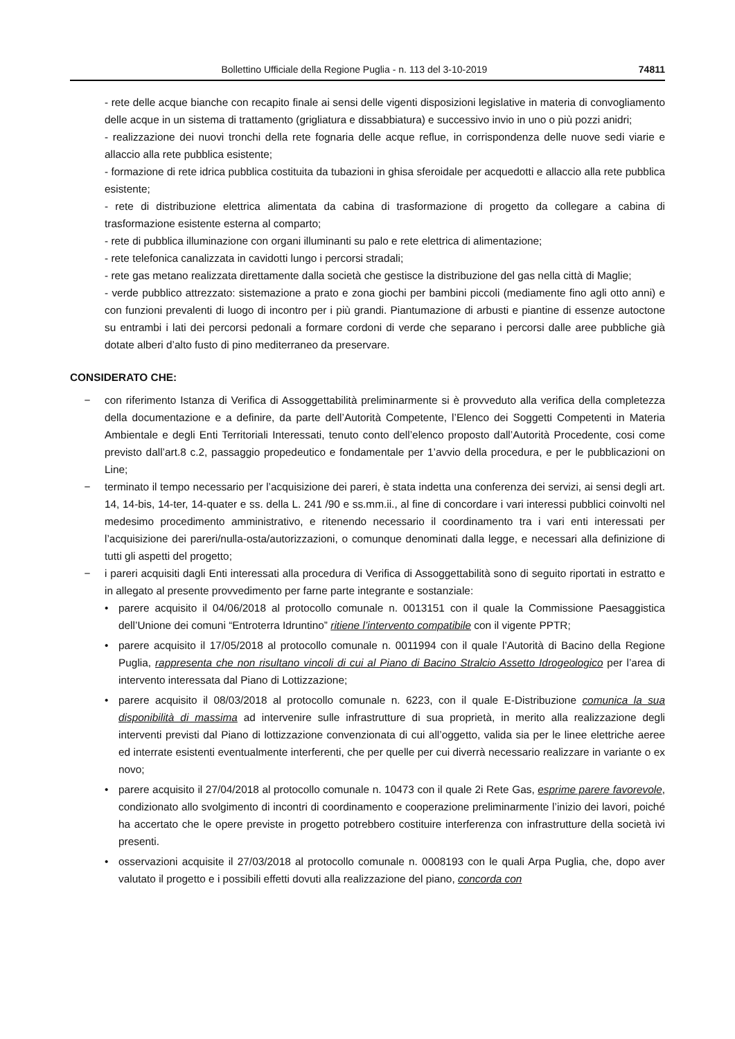Bollettino Ufficiale della Regione Puglia - n. 113 del 3-10-2019 74811
- rete delle acque bianche con recapito finale ai sensi delle vigenti disposizioni legislative in materia di convogliamento delle acque in un sistema di trattamento (grigliatura e dissabbiatura) e successivo invio in uno o più pozzi anidri;
- realizzazione dei nuovi tronchi della rete fognaria delle acque reflue, in corrispondenza delle nuove sedi viarie e allaccio alla rete pubblica esistente;
- formazione di rete idrica pubblica costituita da tubazioni in ghisa sferoidale per acquedotti e allaccio alla rete pubblica esistente;
- rete di distribuzione elettrica alimentata da cabina di trasformazione di progetto da collegare a cabina di trasformazione esistente esterna al comparto;
- rete di pubblica illuminazione con organi illuminanti su palo e rete elettrica di alimentazione;
- rete telefonica canalizzata in cavidotti lungo i percorsi stradali;
- rete gas metano realizzata direttamente dalla società che gestisce la distribuzione del gas nella città di Maglie;
- verde pubblico attrezzato: sistemazione a prato e zona giochi per bambini piccoli (mediamente fino agli otto anni) e con funzioni prevalenti di luogo di incontro per i più grandi. Piantumazione di arbusti e piantine di essenze autoctone su entrambi i lati dei percorsi pedonali a formare cordoni di verde che separano i percorsi dalle aree pubbliche già dotate alberi d’alto fusto di pino mediterraneo da preservare.
CONSIDERATO CHE:
− con riferimento Istanza di Verifica di Assoggettabilità preliminarmente si è provveduto alla verifica della completezza della documentazione e a definire, da parte dell’Autorità Competente, l’Elenco dei Soggetti Competenti in Materia Ambientale e degli Enti Territoriali Interessati, tenuto conto dell’elenco proposto dall’Autorità Procedente, cosi come previsto dall’art.8 c.2, passaggio propedeutico e fondamentale per 1’avvio della procedura, e per le pubblicazioni on Line;
− terminato il tempo necessario per l’acquisizione dei pareri, è stata indetta una conferenza dei servizi, ai sensi degli art. 14, 14-bis, 14-ter, 14-quater e ss. della L. 241 /90 e ss.mm.ii., al fine di concordare i vari interessi pubblici coinvolti nel medesimo procedimento amministrativo, e ritenendo necessario il coordinamento tra i vari enti interessati per l’acquisizione dei pareri/nulla-osta/autorizzazioni, o comunque denominati dalla legge, e necessari alla definizione di tutti gli aspetti del progetto;
− i pareri acquisiti dagli Enti interessati alla procedura di Verifica di Assoggettabilità sono di seguito riportati in estratto e in allegato al presente provvedimento per farne parte integrante e sostanziale:
• parere acquisito il 04/06/2018 al protocollo comunale n. 0013151 con il quale la Commissione Paesaggistica dell’Unione dei comuni “Entroterra Idruntino” ritiene l’intervento compatibile con il vigente PPTR;
• parere acquisito il 17/05/2018 al protocollo comunale n. 0011994 con il quale l’Autorità di Bacino della Regione Puglia, rappresenta che non risultano vincoli di cui al Piano di Bacino Stralcio Assetto Idrogeologico per l’area di intervento interessata dal Piano di Lottizzazione;
• parere acquisito il 08/03/2018 al protocollo comunale n. 6223, con il quale E-Distribuzione comunica la sua disponibilità di massima ad intervenire sulle infrastrutture di sua proprietà, in merito alla realizzazione degli interventi previsti dal Piano di lottizzazione convenzionata di cui all’oggetto, valida sia per le linee elettriche aeree ed interrate esistenti eventualmente interferenti, che per quelle per cui diverrà necessario realizzare in variante o ex novo;
• parere acquisito il 27/04/2018 al protocollo comunale n. 10473 con il quale 2i Rete Gas, esprime parere favorevole, condizionato allo svolgimento di incontri di coordinamento e cooperazione preliminarmente l’inizio dei lavori, poiché ha accertato che le opere previste in progetto potrebbero costituire interferenza con infrastrutture della società ivi presenti.
• osservazioni acquisite il 27/03/2018 al protocollo comunale n. 0008193 con le quali Arpa Puglia, che, dopo aver valutato il progetto e i possibili effetti dovuti alla realizzazione del piano, concorda con